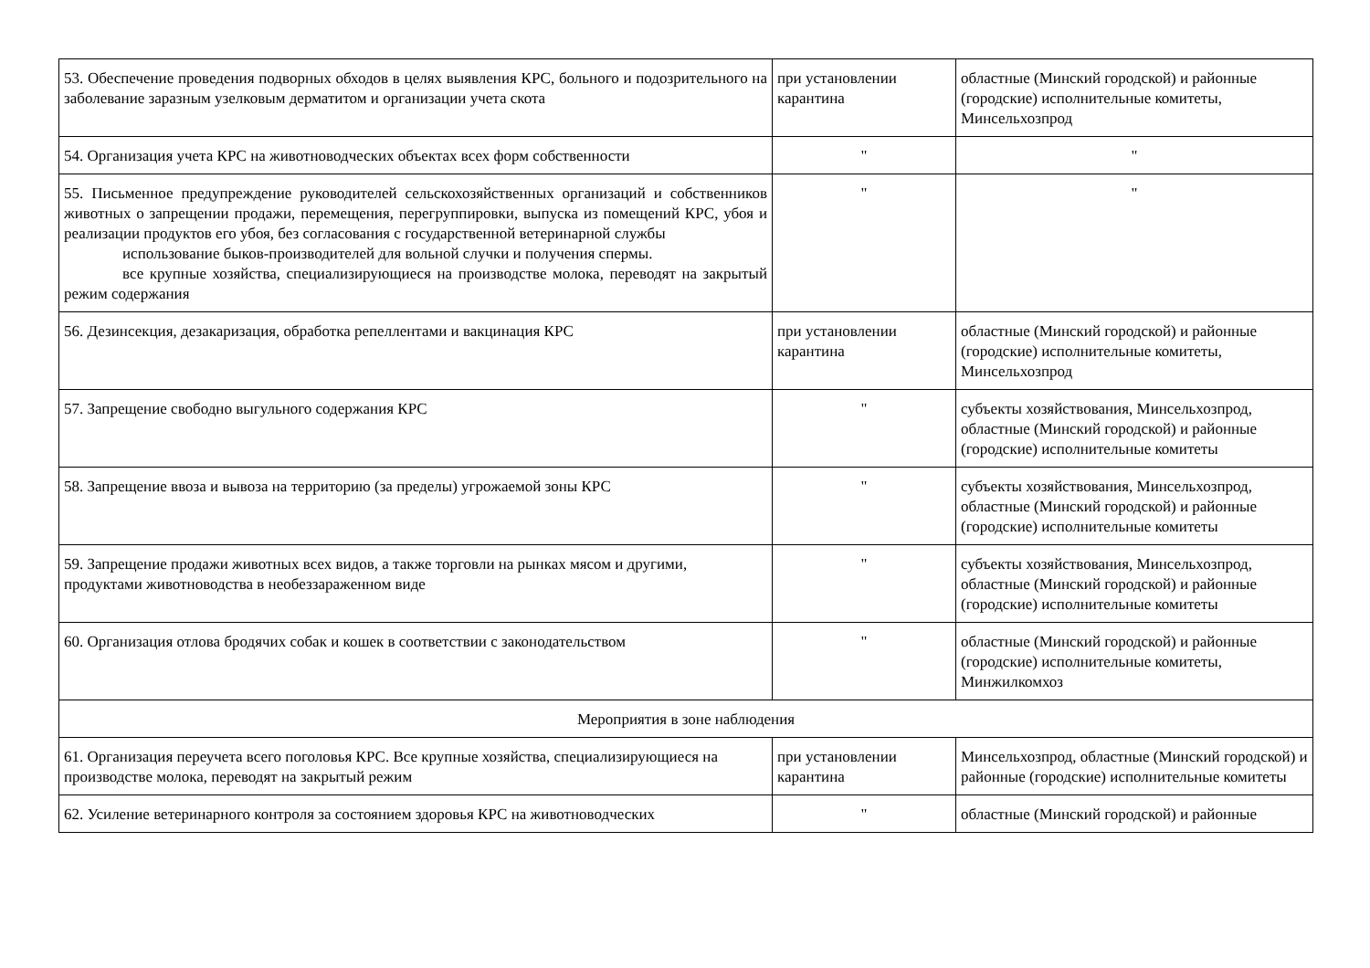| 53. Обеспечение проведения подворных обходов в целях выявления КРС, больного и подозрительного на заболевание заразным узелковым дерматитом и организации учета скота | при установлении карантина | областные (Минский городской) и районные (городские) исполнительные комитеты, Минсельхозпрод |
| 54. Организация учета КРС на животноводческих объектах всех форм собственности | " | " |
| 55. Письменное предупреждение руководителей сельскохозяйственных организаций и собственников животных о запрещении продажи, перемещения, перегруппировки, выпуска из помещений КРС, убоя и реализации продуктов его убоя, без согласования с государственной ветеринарной службы использование быков-производителей для вольной случки и получения спермы. все крупные хозяйства, специализирующиеся на производстве молока, переводят на закрытый режим содержания | " | " |
| 56. Дезинсекция, дезакаризация, обработка репеллентами и вакцинация КРС | при установлении карантина | областные (Минский городской) и районные (городские) исполнительные комитеты, Минсельхозпрод |
| 57. Запрещение свободно выгульного содержания КРС | " | субъекты хозяйствования, Минсельхозпрод, областные (Минский городской) и районные (городские) исполнительные комитеты |
| 58. Запрещение ввоза и вывоза на территорию (за пределы) угрожаемой зоны КРС | " | субъекты хозяйствования, Минсельхозпрод, областные (Минский городской) и районные (городские) исполнительные комитеты |
| 59. Запрещение продажи животных всех видов, а также торговли на рынках мясом и другими, продуктами животноводства в необеззараженном виде | " | субъекты хозяйствования, Минсельхозпрод, областные (Минский городской) и районные (городские) исполнительные комитеты |
| 60. Организация отлова бродячих собак и кошек в соответствии с законодательством | " | областные (Минский городской) и районные (городские) исполнительные комитеты, Минжилкомхоз |
| Мероприятия в зоне наблюдения | | |
| 61. Организация переучета всего поголовья КРС. Все крупные хозяйства, специализирующиеся на производстве молока, переводят на закрытый режим | при установлении карантина | Минсельхозпрод, областные (Минский городской) и районные (городские) исполнительные комитеты |
| 62. Усиление ветеринарного контроля за состоянием здоровья КРС на животноводческих | " | областные (Минский городской) и районные |